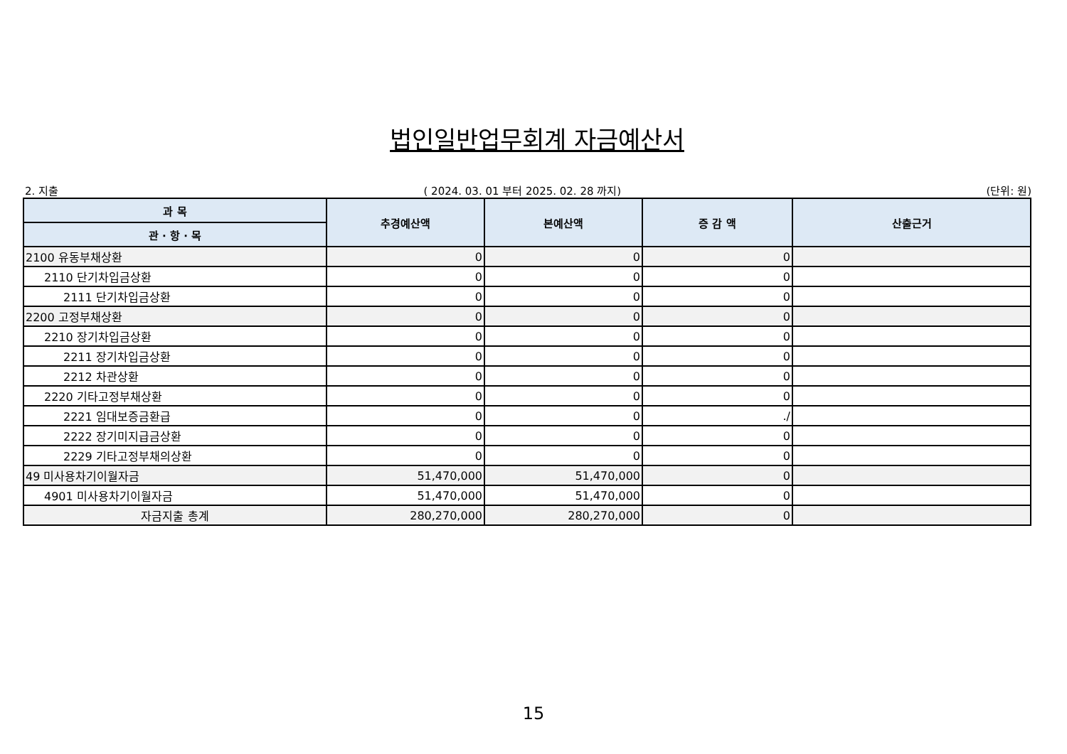법인일반업무회계 자금예산서
2. 지출 ( 2024. 03. 01 부터 2025. 02. 28 까지) (단위: 원)
| 과 목 | 추경예산액 | 본예산액 | 증 감 액 | 산출근거 |
| --- | --- | --- | --- | --- |
| 관 · 항 · 목 | | | | |
| 2100 유동부채상환 | 0 | 0 | 0 | |
| 2110 단기차입금상환 | 0 | 0 | 0 | |
| 2111 단기차입금상환 | 0 | 0 | 0 | |
| 2200 고정부채상환 | 0 | 0 | 0 | |
| 2210 장기차입금상환 | 0 | 0 | 0 | |
| 2211 장기차입금상환 | 0 | 0 | 0 | |
| 2212 차관상환 | 0 | 0 | 0 | |
| 2220 기타고정부채상환 | 0 | 0 | 0 | |
| 2221 임대보증금환급 | 0 | 0 | ./ | |
| 2222 장기미지급금상환 | 0 | 0 | 0 | |
| 2229 기타고정부채의상환 | 0 | 0 | 0 | |
| 49 미사용차기이월자금 | 51,470,000 | 51,470,000 | 0 | |
| 4901 미사용차기이월자금 | 51,470,000 | 51,470,000 | 0 | |
| 자금지출 총계 | 280,270,000 | 280,270,000 | 0 | |
15